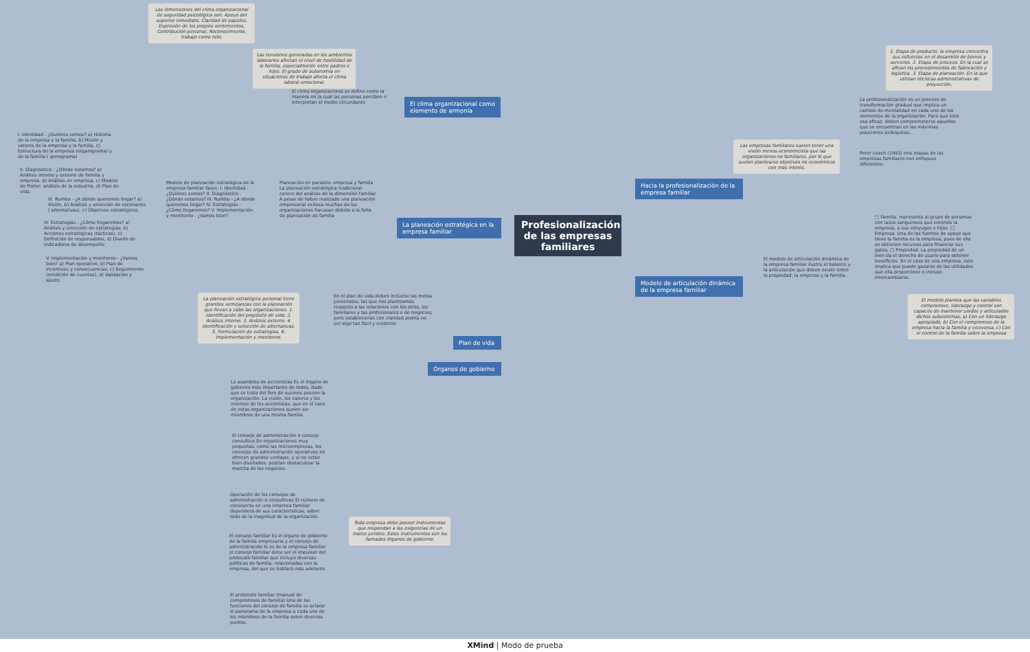Las dimensiones del clima organizacional de seguridad psicológica son: Apoyo del superior inmediato, Claridad de papeles, Expresión de los propios sentimientos, Contribución personal, Reconocimiento, trabajo como reto.
Las tensiones generadas en los ambientes laborarles afectan el nivel de hostilidad de la familia, especialmente entre padres e hijos. El grado de autonomía en situaciones de trabajo afecta el clima laboral emocional.
El clima organizacional se define como la manera en la cual las personas perciben e interpretan el medio circundante
El clima organizacional como elemento de armonía
1. Etapa de producto. la empresa concentra sus esfuerzos en el desarrollo de bienes y servicios. 2. Etapa de proceso. En la cual se afinan los procedimientos de fabricación y logística. 3. Etapa de planeación. En la que utilizan técnicas administrativas de proyección.
La profesionalización es un proceso de transformación gradual que implica un cambio de mentalidad en cada uno de los elementos de la organización. Para que esto sea eficaz, deben comprometerse aquellos que se encuentran en las máximas posiciones jerárquicas.
Peter Leach (1993) tres etapas de las empresas familiares con enfoques diferentes:
Las empresas familiares suelen tener una visión menos economicista que las organizaciones no familiares, por lo que suelen plantearse objetivos no económicos con más interés.
Hacia la profesionalización de la empresa familiar
I. Identidad - ¿Quiénes somos? a) Historia de la empresa y la familia, b) Misión y valores de la empresa y la familia, c) Estructura de la empresa (organigrama) y de la familia ( genograma)
II. Diagnóstico - ¿Dónde estamos? a) Análisis interno y externo de familia y empresa, b) Análisis en empresa, c) Modelo de Porter: análisis de la industria, d) Plan de vida.
III. Rumbo - ¿A dónde queremos llegar? a) Visión, b) Análisis y selección de escenarios ( alternativas), c) Objetivos estratégicos.
IV. Estrategias - ¿Cómo llegaremos? a) Análisis y selección de estrategias, b) Acciones estratégicas (tácticas), c) Definición de responsables, d) Diseño de indicadores de desempeño.
V. Implementación y monitoreo - ¿Vamos bien? a) Plan operativo, b) Plan de incentivos y consecuencias, c) Seguimiento (rendición de cuentas), d) Validación y ajuste.
Modelo de planeación estratégica de la empresa familiar fases: I. Identidad - ¿Quiénes somos? II. Diagnóstico - ¿Dónde estamos? III. Rumbo - ¿A dónde queremos llegar? IV. Estrategias - ¿Cómo llegaremos? V. Implementación y monitoreo - ¿Vamos bien?
Planeación en paralelo: empresa y familia La planeación estratégica tradicional carece del análisis de la dimensión familiar. A pesar de haber realizado una planeación empresarial exitosa muchas de las organizaciones fracasan debido a la falta de planeación de familia
La planeación estratégica en la empresa familiar
Profesionalización de las empresas familiares
□ Familia. representa al grupo de personas con lazos sanguíneos que controla la empresa, a sus cónyuges e hijos. □ Empresa. Una de las fuentes de apoyo que tiene la familia es la empresa, pues de ella se obtienen recursos para financiar sus gatos. □ Propiedad. La propiedad de un bien da el derecho de usarlo para obtener beneficios. En el caso de una empresa, esto implica que puede gozarse de las utilidades que ella proporcione o incluso intercambiarse.
El modelo de articulación dinámica de la empresa familiar ilustra el balance y la articulación que deben existir entre la propiedad, la empresa y la familia.
Modelo de articulación dinámica de la empresa familiar
El modelo plantea que las variables compromiso, liderazgo y control son capaces de mantener unidos y articulados dichos subsistemas, a) Con un liderazgo apropiado, b) Con el compromiso de la empresa hacia la familia y viceversa, c) Con el control de la familia sobre la empresa
La planeación estratégica personal tiene grandes semejanzas con la planeación que llevan a cabo las organizaciones. 1. Identificación del propósito de vida. 2. Análisis interno. 3. Análisis externo. 4. Identificación y selección de alternativas. 5. Formulación de estrategias. 6. Implementación y monitoreo.
En el plan de vida deben incluirse las metas personales, las que nos planteamos respecto a las relaciones con los otros, los familiares y las profesionales o de negocios; pero establecerlas con claridad podría no ser algo tan fácil y evidente.
Plan de vida
Órganos de gobierno
La asamblea de accionistas Es el órgano de gobierno más importante de todos, dado que se trata del foro de quienes poseen la organización. La visión, los valores y los interese de los accionistas, que en el caso de estas organizaciones suelen ser miembros de una misma familia
El consejo de administración o consejo consultivo En organizaciones muy pequeñas, como las microempresas, los consejos de administración operativos no ofrecen grandes ventajas, y si no están bien diseñados, podrían obstaculizar la marcha de los negocios.
Operación de los consejos de administración o consultivos El número de consejeros en una empresa familiar dependerá de sus características, sobre todo de la magnitud de la organización.
Toda empresa debe poseer instrumentos que respondan a las exigencias de un marco jurídico. Estos instrumentos son los llamados órganos de gobierno.
El consejo familiar Es el órgano de gobierno de la familia empresaria y el consejo de administración lo es de la empresa familiar el consejo familiar debe ser el impulsor del protocolo familiar que incluye diversas políticas de familia, relacionadas con la empresa, del que se hablará más adelante.
El protocolo familiar (manual de compromisos de familia) Una de las funciones del consejo de familia es aclarar el panorama de la empresa a cada uno de los miembros de la familia sobre diversos puntos.
XMind | Modo de prueba